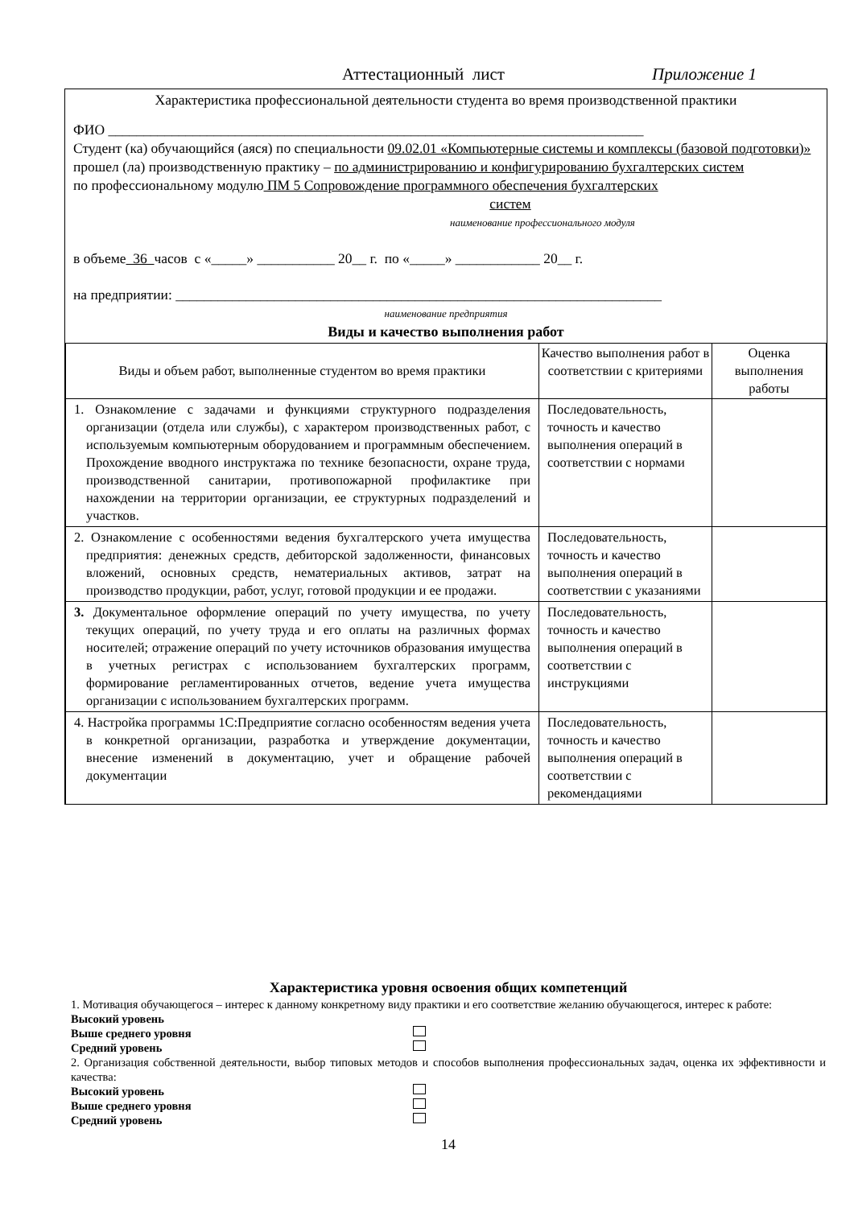Аттестационный лист Приложение 1
Характеристика профессиональной деятельности студента во время производственной практики
ФИО ____________________________________________________________________________
Студент (ка) обучающийся (аяся) по специальности 09.02.01 «Компьютерные системы и комплексы (базовой подготовки)»
прошел (ла) производственную практику – по администрированию и конфигурированию бухгалтерских систем
по профессиональному модулю ПМ 5 Сопровождение программного обеспечения бухгалтерских
систем
наименование профессионального модуля
в объеме 36 часов с «_____» ___________ 20__ г. по «_____» ____________ 20__ г.
на предприятии: _____________________________________________________________________
наименование предприятия
Виды и качество выполнения работ
| Виды и объем работ, выполненные студентом во время практики | Качество выполнения работ в соответствии с критериями | Оценка выполнения работы |
| --- | --- | --- |
| 1. Ознакомление с задачами и функциями структурного подразделения организации (отдела или службы), с характером производственных работ, с используемым компьютерным оборудованием и программным обеспечением. Прохождение вводного инструктажа по технике безопасности, охране труда, производственной санитарии, противопожарной профилактике при нахождении на территории организации, ее структурных подразделений и участков. | Последовательность, точность и качество выполнения операций в соответствии с нормами | |
| 2. Ознакомление с особенностями ведения бухгалтерского учета имущества предприятия: денежных средств, дебиторской задолженности, финансовых вложений, основных средств, нематериальных активов, затрат на производство продукции, работ, услуг, готовой продукции и ее продажи. | Последовательность, точность и качество выполнения операций в соответствии с указаниями | |
| 3. Документальное оформление операций по учету имущества, по учету текущих операций, по учету труда и его оплаты на различных формах носителей; отражение операций по учету источников образования имущества в учетных регистрах с использованием бухгалтерских программ, формирование регламентированных отчетов, ведение учета имущества организации с использованием бухгалтерских программ. | Последовательность, точность и качество выполнения операций в соответствии с инструкциями | |
| 4. Настройка программы 1С:Предприятие согласно особенностям ведения учета в конкретной организации, разработка и утверждение документации, внесение изменений в документацию, учет и обращение рабочей документации | Последовательность, точность и качество выполнения операций в соответствии с рекомендациями | |
Характеристика уровня освоения общих компетенций
1. Мотивация обучающегося – интерес к данному конкретному виду практики и его соответствие желанию обучающегося, интерес к работе:
Высокий уровень
Выше среднего уровня
Средний уровень
2. Организация собственной деятельности, выбор типовых методов и способов выполнения профессиональных задач, оценка их эффективности и качества:
Высокий уровень
Выше среднего уровня
Средний уровень
14